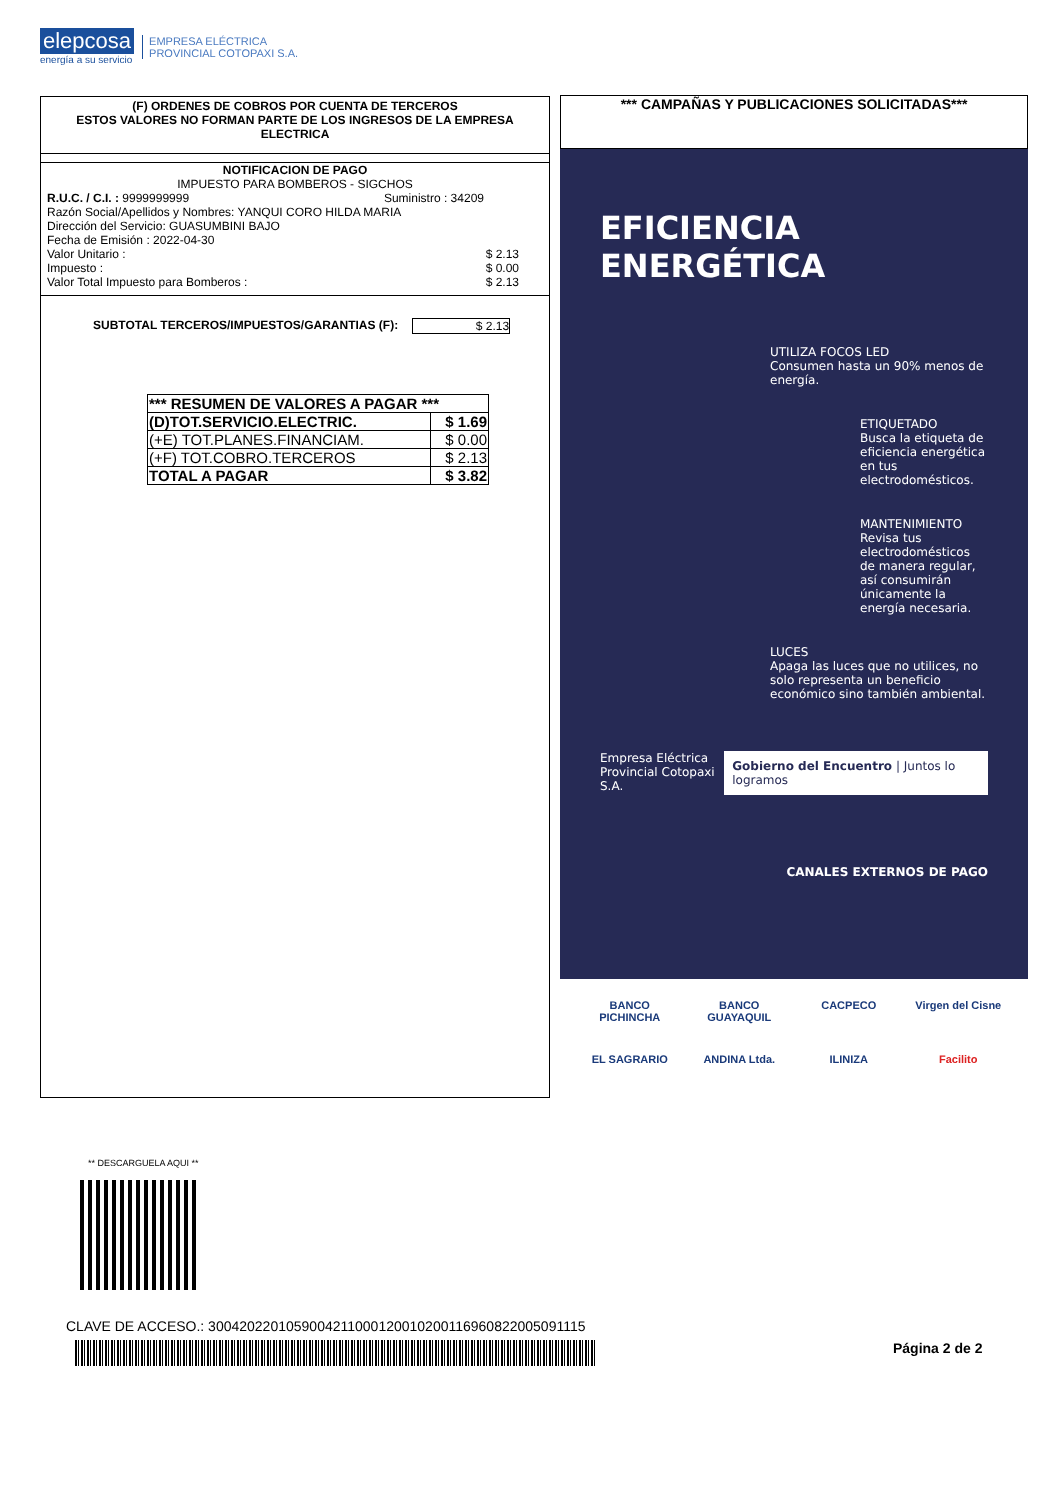elepcosa
energía a su servicio
EMPRESA ELÉCTRICA
PROVINCIAL COTOPAXI S.A.
(F) ORDENES DE COBROS POR CUENTA DE TERCEROS
ESTOS VALORES NO FORMAN PARTE DE LOS INGRESOS DE LA EMPRESA ELECTRICA
NOTIFICACION DE PAGO
IMPUESTO PARA BOMBEROS - SIGCHOS
R.U.C. / C.I. : 9999999999 Suministro : 34209
Razón Social/Apellidos y Nombres: YANQUI CORO HILDA MARIA
Dirección del Servicio: GUASUMBINI BAJO
Fecha de Emisión : 2022-04-30
Valor Unitario : $ 2.13
Impuesto : $ 0.00
Valor Total Impuesto para Bomberos : $ 2.13
SUBTOTAL TERCEROS/IMPUESTOS/GARANTIAS (F): $ 2.13
| *** RESUMEN DE VALORES A PAGAR *** | |
| (D)TOT.SERVICIO.ELECTRIC. | $ 1.69 |
| (+E) TOT.PLANES.FINANCIAM. | $ 0.00 |
| (+F) TOT.COBRO.TERCEROS | $ 2.13 |
| TOTAL A PAGAR | $ 3.82 |
*** CAMPAÑAS Y PUBLICACIONES SOLICITADAS***
EFICIENCIA
ENERGÉTICA
UTILIZA FOCOS LED
Consumen hasta un 90% menos de energía.
ETIQUETADO
Busca la etiqueta de eficiencia energética en tus electrodomésticos.
MANTENIMIENTO
Revisa tus electrodomésticos de manera regular, así consumirán únicamente la energía necesaria.
LUCES
Apaga las luces que no utilices, no solo representa un beneficio económico sino también ambiental.
Empresa Eléctrica
Provincial Cotopaxi S.A. Gobierno del Encuentro | Juntos lo logramos
CANALES EXTERNOS DE PAGO
BANCO PICHINCHA BANCO GUAYAQUIL CACPECO Virgen del Cisne EL SAGRARIO ANDINA Ltda. ILINIZA Facilito
** DESCARGUELA AQUI **
CLAVE DE ACCESO.: 3004202201059004211000120010200116960822005091115
Página 2 de 2